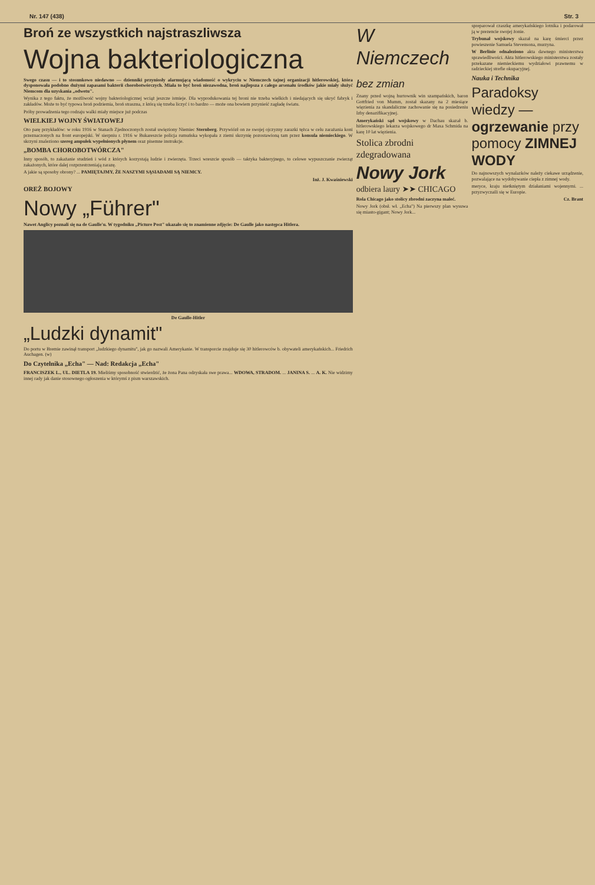Nr. 147 (438) Str. 3
Broń ze wszystkich najstraszliwsza
Wojna bakteriologiczna
Swego czasu — i to stosunkowo niedawno — dzienniki przyniosły alarmującą wiadomość o wykryciu w Niemczech tajnej organizacji hitlerowskiej, która dysponowała podobno dużymi zapasami bakterii chorobotwórczych. Miała to być broń niezawodna, broń najlepsza z całego arsenału środków jakie miały służyć Niemcom dla uzyskania „odwetu".
Wynika z tego faktu, że możliwość wojny bakteriologicznej wciąż jeszcze istnieje. Dla wyprodukowania tej broni nie trzeba wielkich i niedających się ukryć fabryk i zakładów. Może to być typowa broń podziemia, broń straszna, z którą się trzeba liczyć i to bardzo — może ona bowiem przynieść zagładę światu.
Próby prowadzenia tego rodzaju walki miały miejsce już podczas
WIELKIEJ WOJNY ŚWIATOWEJ
Oto parę przykładów: w roku 1916 w Stanach Zjednoczonych został uwięziony Niemiec Sternberg. Przywiózł on ze swojej ojczyzny zarazki tężca w celu zarażania koni przeznaczonych na front europejski. W sierpniu r. 1916 w Bukareszcie policja rumuńska wykopała z ziemi skrzynię pozostawioną tam przez konsula niemieckiego. W skrzyni znaleziono szereg ampułek wypełnionych płynem oraz pisemne instrukcje.
„BOMBA CHOROBOTWÓRCZA"
Inny sposób, to zakażanie studzień i wód z których korzystają ludzie i zwierzęta. Trzeci wreszcie sposób — taktyka bakteryjnego, to celowe wypuszczanie zwierząt zakażonych, które dalej rozprzestrzeniają zarazę.
A jakie są sposoby obrony? ... PAMIĘTAJMY, ŻE NASZYMI SĄSIADAMI SĄ NIEMCY.
Inż. J. Kwaśniewski
OREŻ BOJOWY
Nowy „Führer"
Nawet Anglicy poznali się na de Gaulle'u. W tygodniku „Picture Post" ukazało się to znamienne zdjęcie: De Gaulle jako następca Hitlera.
De Gaulle-Hitler
„Ludzki dynamit"
Do portu w Bremie zawinął transport „ludzkiego dynamitu", jak go nazwali Amerykanie. W transporcie znajduje się 30 hitlerowców b. obywateli amerykańskich... Friedrich Auchagen. (w)
Do Czytelnika „Echa" — Nad: Redakcja „Echa"
FRANCISZEK L., UL. DIETLA 19. Mieliśmy sposobność stwierdzić, że żona Pana odzyskała swe prawa... WDOWA, STRADOM. ... JANINA S. ... A. K. Nie widzimy innej rady jak danie stosownego ogłoszenia w którymś z pism warszawskich.
W Niemczech bez zmian
Znany przed wojną hurtownik win szampańskich, baron Gottfried von Mumm, został skazany na 2 miesiące więzienia za skandaliczne zachowanie się na posiedzeniu Izby denazifikacyjnej.
Amerykański sąd wojskowy w Dachau skazał b. hitlerowskiego lekarza wojskowego dr Maxa Schmida na karę 10 lat więzienia.
Stolica zbrodni zdegradowana
Nowy Jork
odbiera laury ➤➤ CHICAGO
Rola Chicago jako stolicy zbrodni zaczyna maleć.
Nowy Jork (obsł. wł. „Echa") Na pierwszy plan wysuwa się miasto-gigant; Nowy Jork...
spreparował czaszkę amerykańskiego lotnika i podarował ją w prezencie swojej żonie.
Trybunał wojskowy skazał na karę śmierci przez powieszenie Samuela Stevensona, murzyna.
W Berlinie odnaleziono akta dawnego ministerstwa sprawiedliwości. Akta hitlerowskiego ministerstwa zostały przekazane niemieckiemu wydziałowi prawnemu w radzieckiej strefie okupacyjnej.
Nauka i Technika
Paradoksy wiedzy — ogrzewanie przy pomocy ZIMNEJ WODY
Do najnowszych wynalazków należy ciekawe urządzenie, pozwalające na wydobywanie ciepła z zimnej wody.
meryce, kraju nietkniętym działaniami wojennymi. ... przyzwyczaili się w Europie.
Cz. Brant